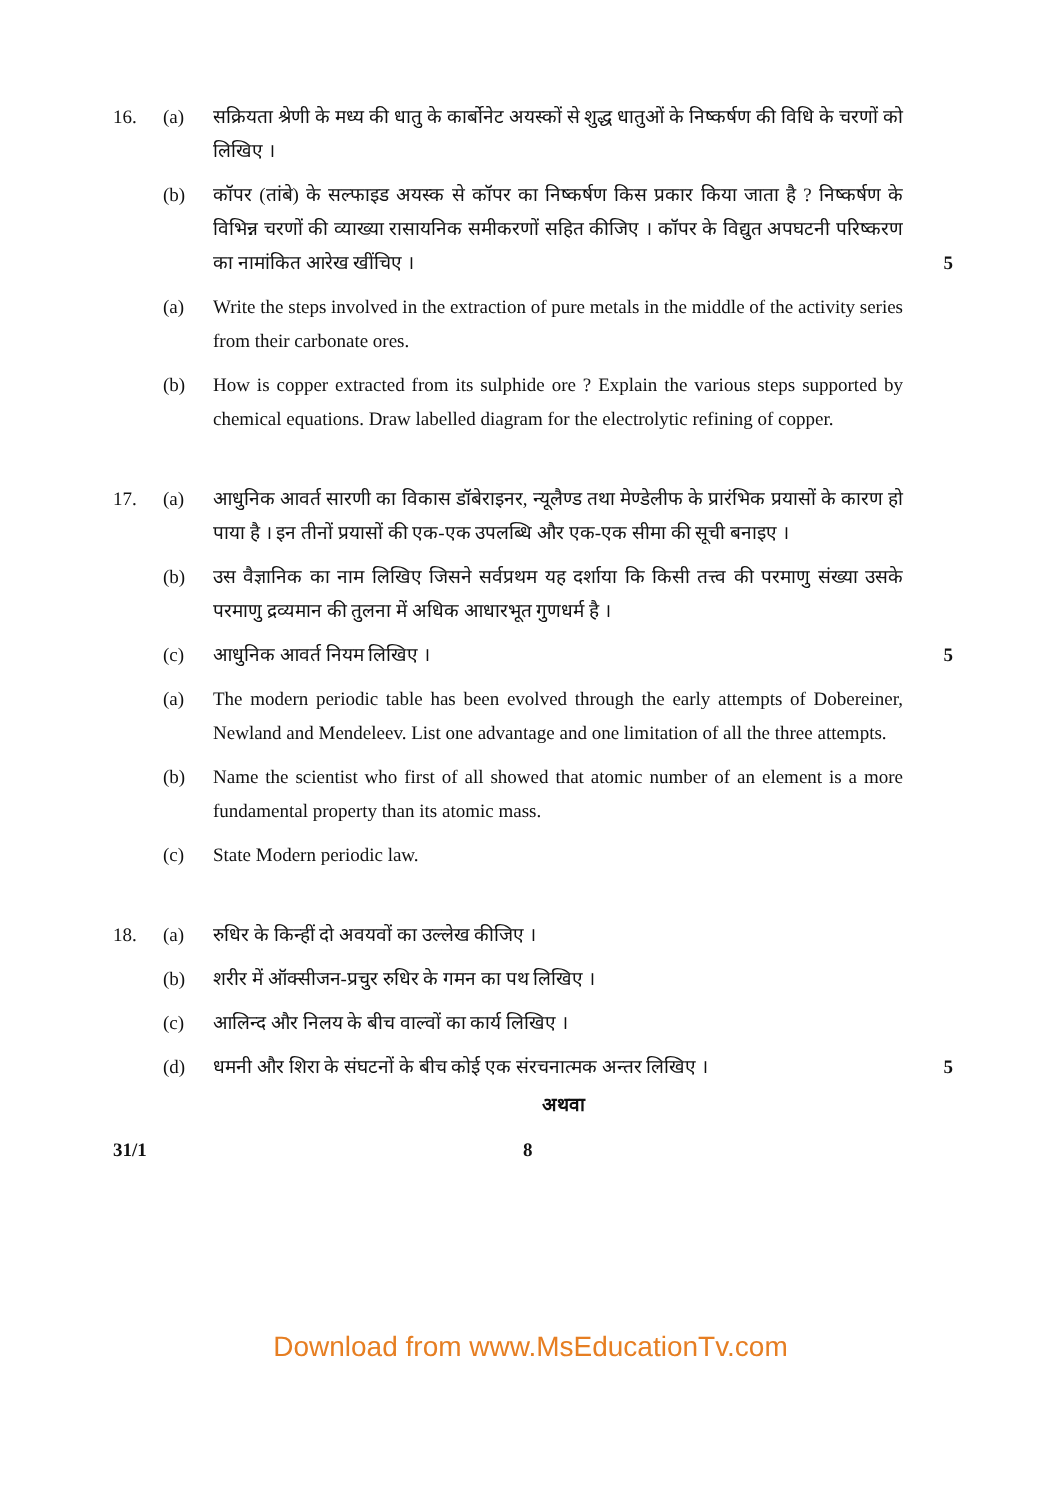16. (a) सक्रियता श्रेणी के मध्य की धातु के कार्बोनेट अयस्कों से शुद्ध धातुओं के निष्कर्षण की विधि के चरणों को लिखिए ।
(b) कॉपर (तांबे) के सल्फाइड अयस्क से कॉपर का निष्कर्षण किस प्रकार किया जाता है ? निष्कर्षण के विभिन्न चरणों की व्याख्या रासायनिक समीकरणों सहित कीजिए । कॉपर के विद्युत अपघटनी परिष्करण का नामांकित आरेख खींचिए ।
5
(a) Write the steps involved in the extraction of pure metals in the middle of the activity series from their carbonate ores.
(b) How is copper extracted from its sulphide ore ? Explain the various steps supported by chemical equations. Draw labelled diagram for the electrolytic refining of copper.
17. (a) आधुनिक आवर्त सारणी का विकास डॉबेराइनर, न्यूलैण्ड तथा मेण्डेलीफ के प्रारंभिक प्रयासों के कारण हो पाया है । इन तीनों प्रयासों की एक-एक उपलब्धि और एक-एक सीमा की सूची बनाइए ।
(b) उस वैज्ञानिक का नाम लिखिए जिसने सर्वप्रथम यह दर्शाया कि किसी तत्त्व की परमाणु संख्या उसके परमाणु द्रव्यमान की तुलना में अधिक आधारभूत गुणधर्म है ।
(c) आधुनिक आवर्त नियम लिखिए । 5
(a) The modern periodic table has been evolved through the early attempts of Dobereiner, Newland and Mendeleev. List one advantage and one limitation of all the three attempts.
(b) Name the scientist who first of all showed that atomic number of an element is a more fundamental property than its atomic mass.
(c) State Modern periodic law.
18. (a) रुधिर के किन्हीं दो अवयवों का उल्लेख कीजिए ।
(b) शरीर में ऑक्सीजन-प्रचुर रुधिर के गमन का पथ लिखिए ।
(c) आलिन्द और निलय के बीच वाल्वों का कार्य लिखिए ।
(d) धमनी और शिरा के संघटनों के बीच कोई एक संरचनात्मक अन्तर लिखिए ।
5
अथवा
31/1 8
Download from www.MsEducationTv.com